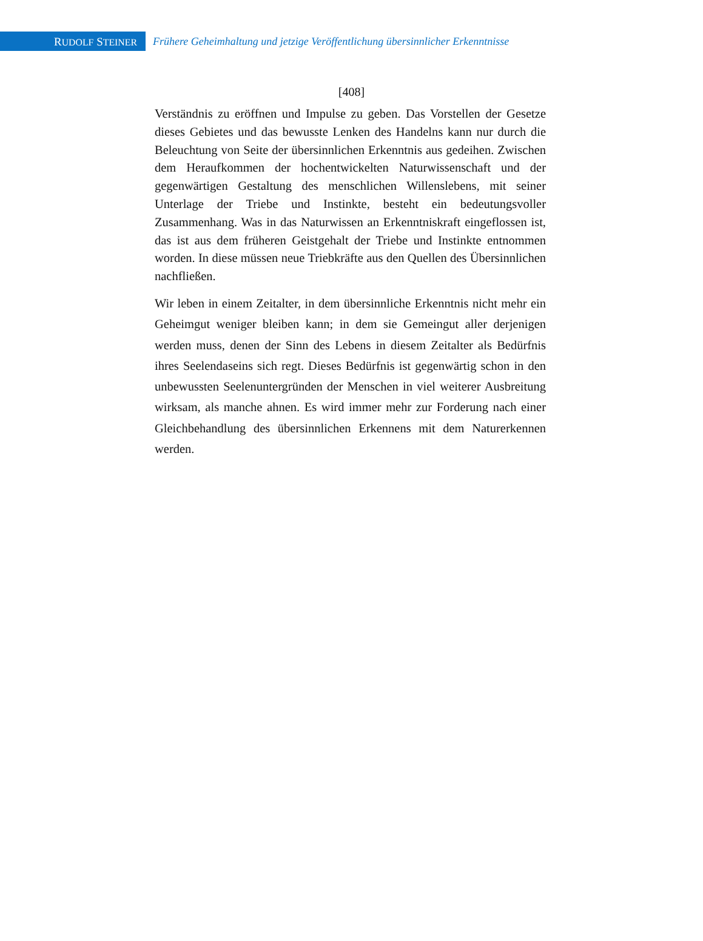RUDOLF STEINER
Frühere Geheimhaltung und jetzige Veröffentlichung übersinnlicher Erkenntnisse
[408]
Verständnis zu eröffnen und Impulse zu geben. Das Vorstellen der Gesetze dieses Gebietes und das bewusste Lenken des Handelns kann nur durch die Beleuchtung von Seite der übersinnlichen Erkenntnis aus gedeihen. Zwischen dem Heraufkommen der hochentwickelten Naturwissenschaft und der gegenwärtigen Gestaltung des menschlichen Willenslebens, mit seiner Unterlage der Triebe und Instinkte, besteht ein bedeutungsvoller Zusammenhang. Was in das Naturwissen an Erkenntniskraft eingeflossen ist, das ist aus dem früheren Geistgehalt der Triebe und Instinkte entnommen worden. In diese müssen neue Triebkräfte aus den Quellen des Übersinnlichen nachfließen.
Wir leben in einem Zeitalter, in dem übersinnliche Erkenntnis nicht mehr ein Geheimgut weniger bleiben kann; in dem sie Gemeingut aller derjenigen werden muss, denen der Sinn des Lebens in diesem Zeitalter als Bedürfnis ihres Seelendaseins sich regt. Dieses Bedürfnis ist gegenwärtig schon in den unbewussten Seelenuntergründen der Menschen in viel weiterer Ausbreitung wirksam, als manche ahnen. Es wird immer mehr zur Forderung nach einer Gleichbehandlung des übersinnlichen Erkennens mit dem Naturerkennen werden.